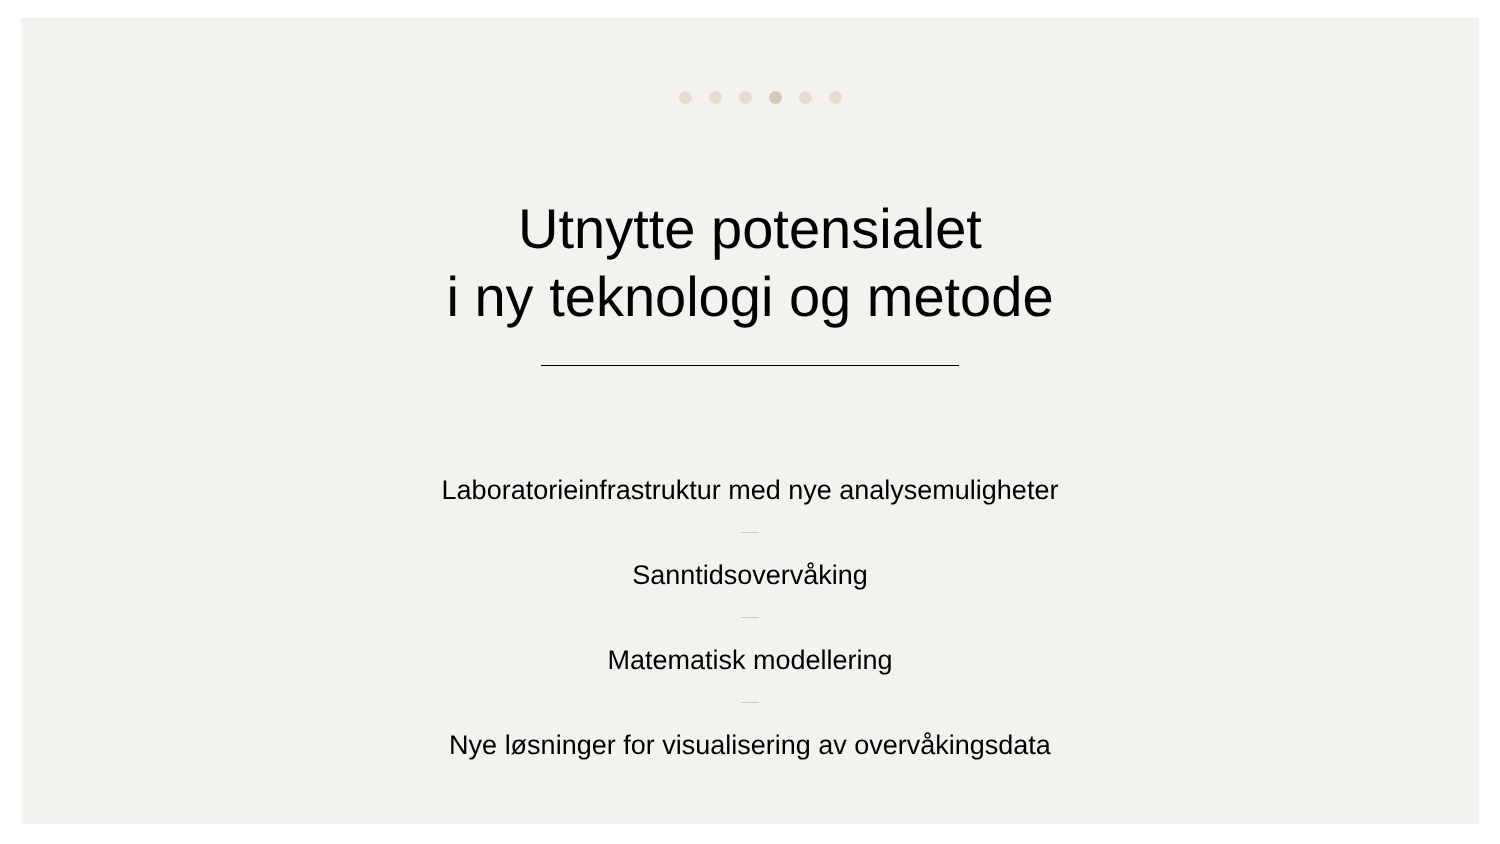Utnytte potensialet
i ny teknologi og metode
Laboratorieinfrastruktur med nye analysemuligheter
Sanntidsovervåking
Matematisk modellering
Nye løsninger for visualisering av overvåkingsdata